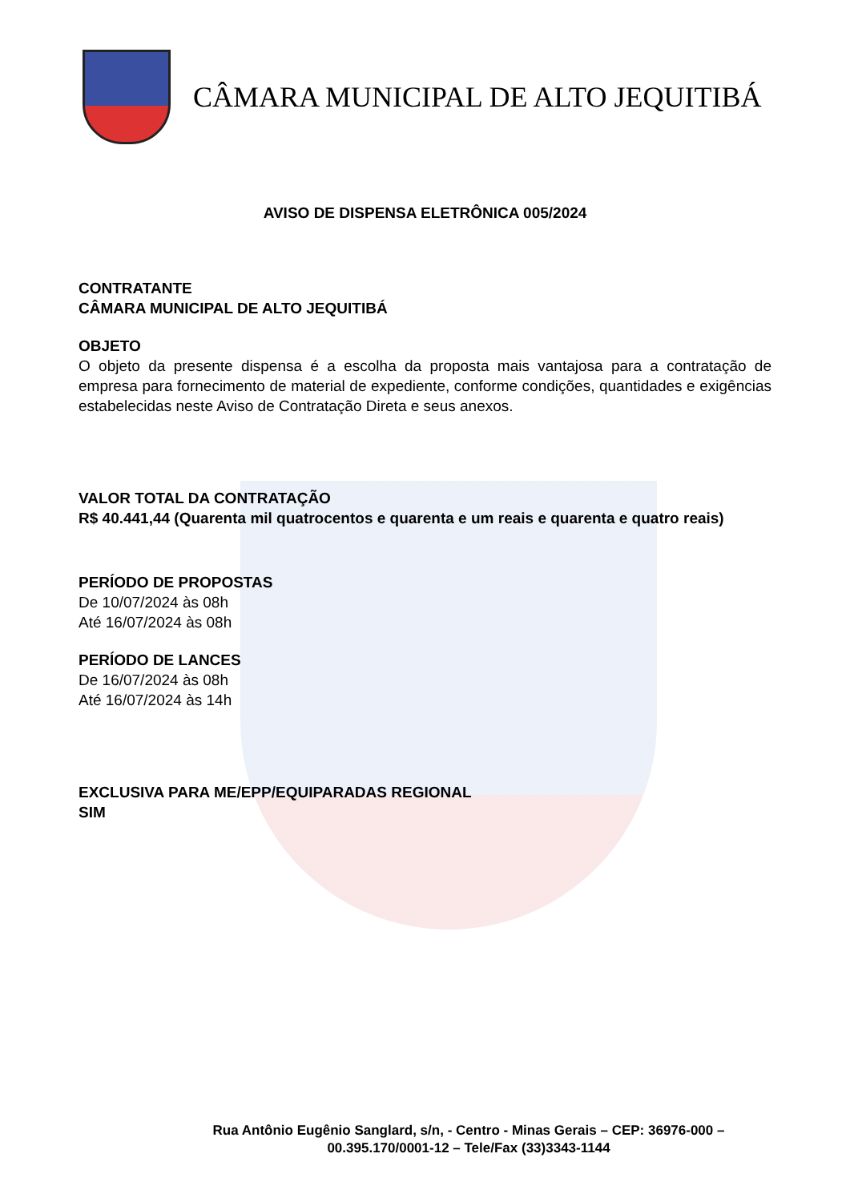CÂMARA MUNICIPAL DE ALTO JEQUITIBÁ
AVISO DE DISPENSA ELETRÔNICA 005/2024
CONTRATANTE
CÂMARA MUNICIPAL DE ALTO JEQUITIBÁ
OBJETO
O objeto da presente dispensa é a escolha da proposta mais vantajosa para a contratação de empresa para fornecimento de material de expediente, conforme condições, quantidades e exigências estabelecidas neste Aviso de Contratação Direta e seus anexos.
VALOR TOTAL DA CONTRATAÇÃO
R$ 40.441,44 (Quarenta mil quatrocentos e quarenta e um reais e quarenta e quatro reais)
PERÍODO DE PROPOSTAS
De 10/07/2024 às 08h
Até 16/07/2024 às 08h
PERÍODO DE LANCES
De 16/07/2024 às 08h
Até 16/07/2024 às 14h
EXCLUSIVA PARA ME/EPP/EQUIPARADAS REGIONAL
SIM
Rua Antônio Eugênio Sanglard, s/n, - Centro - Minas Gerais – CEP: 36976-000 – 00.395.170/0001-12 – Tele/Fax (33)3343-1144